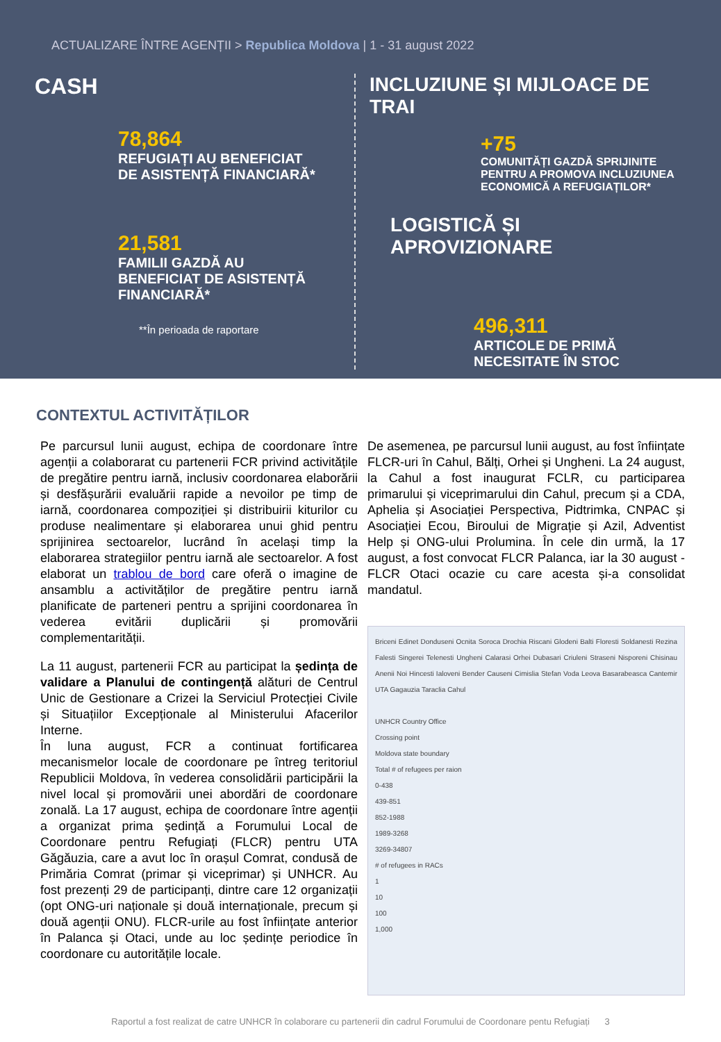ACTUALIZARE ÎNTRE AGENȚII > Republica Moldova | 1 - 31 august 2022
CASH
78,864
REFUGIAȚI AU BENEFICIAT
DE ASISTENȚĂ FINANCIARĂ*
21,581
FAMILII GAZDĂ AU
BENEFICIAT DE ASISTENȚĂ
FINANCIARĂ*
**În perioada de raportare
INCLUZIUNE ȘI MIJLOACE DE TRAI
+75
COMUNITĂȚI GAZDĂ SPRIJINITE
PENTRU A PROMOVA INCLUZIUNEA
ECONOMICĂ A REFUGIAȚILOR*
LOGISTICĂ ȘI APROVIZIONARE
496,311
ARTICOLE DE PRIMĂ
NECESITATE ÎN STOC
CONTEXTUL ACTIVITĂȚILOR
Pe parcursul lunii august, echipa de coordonare între agenții a colaborarat cu partenerii FCR privind activitățile de pregătire pentru iarnă, inclusiv coordonarea elaborării și desfășurării evaluării rapide a nevoilor pe timp de iarnă, coordonarea compoziției și distribuirii kiturilor cu produse nealimentare și elaborarea unui ghid pentru sprijinirea sectoarelor, lucrând în același timp la elaborarea strategiilor pentru iarnă ale sectoarelor. A fost elaborat un trablou de bord care oferă o imagine de ansamblu a activităților de pregătire pentru iarnă planificate de parteneri pentru a sprijini coordonarea în vederea evitării duplicării și promovării complementarității.
La 11 august, partenerii FCR au participat la ședința de validare a Planului de contingență alături de Centrul Unic de Gestionare a Crizei la Serviciul Protecției Civile și Situațiilor Excepționale al Ministerului Afacerilor Interne.
În luna august, FCR a continuat fortificarea mecanismelor locale de coordonare pe întreg teritoriul Republicii Moldova, în vederea consolidării participării la nivel local și promovării unei abordări de coordonare zonală. La 17 august, echipa de coordonare între agenții a organizat prima ședință a Forumului Local de Coordonare pentru Refugiați (FLCR) pentru UTA Găgăuzia, care a avut loc în orașul Comrat, condusă de Primăria Comrat (primar și viceprimar) și UNHCR. Au fost prezenți 29 de participanți, dintre care 12 organizații (opt ONG-uri naționale și două internaționale, precum și două agenții ONU). FLCR-urile au fost înființate anterior în Palanca și Otaci, unde au loc ședințe periodice în coordonare cu autoritățile locale.
De asemenea, pe parcursul lunii august, au fost înființate FLCR-uri în Cahul, Bălți, Orhei și Ungheni. La 24 august, la Cahul a fost inaugurat FCLR, cu participarea primarului și viceprimarului din Cahul, precum și a CDA, Aphelia și Asociației Perspectiva, Pidtrimka, CNPAC și Asociației Ecou, Biroului de Migrație și Azil, Adventist Help și ONG-ului Prolumina. În cele din urmă, la 17 august, a fost convocat FLCR Palanca, iar la 30 august - FLCR Otaci ocazie cu care acesta și-a consolidat mandatul.
Briceni Edinet Donduseni Ocnita Soroca Drochia Riscani Glodeni Balti Floresti Soldanesti Rezina Falesti Singerei Telenesti Ungheni Calarasi Orhei Dubasari Criuleni Straseni Nisporeni Chisinau Anenii Noi Hincesti Ialoveni Bender Causeni Cimislia Stefan Voda Leova Basarabeasca Cantemir UTA Gagauzia Taraclia Cahul
UNHCR Country Office
Crossing point
Moldova state boundary
Total # of refugees per raion
0-438
439-851
852-1988
1989-3268
3269-34807
# of refugees in RACs
1
10
100
1,000
Raportul a fost realizat de catre UNHCR în colaborare cu partenerii din cadrul Forumului de Coordonare pentu Refugiați 3